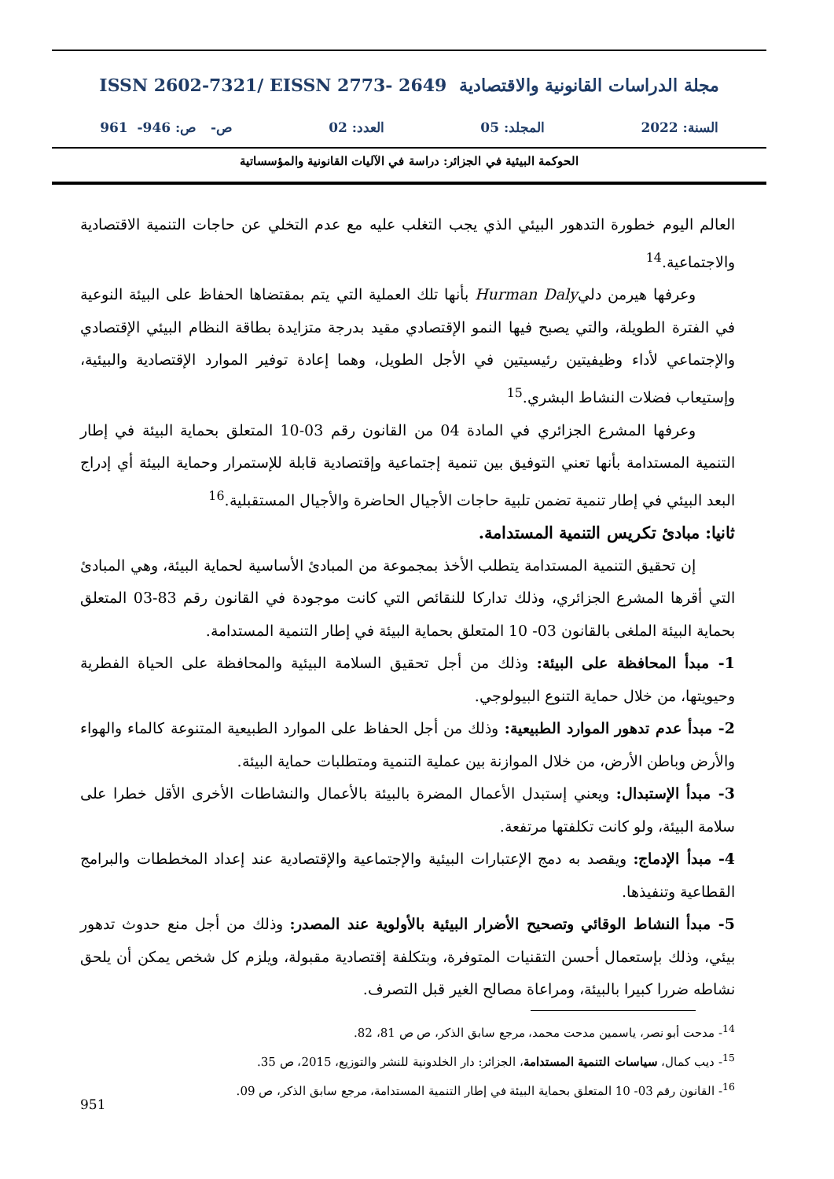مجلة الدراسات القانونية والاقتصادية ISSN 2602-7321/ EISSN 2773- 2649
السنة: 2022 المجلد: 05 العدد: 02 ص- ص: 946- 961
الحوكمة البيئية في الجزائر: دراسة في الآليات القانونية والمؤسساتية
العالم اليوم خطورة التدهور البيئي الذي يجب التغلب عليه مع عدم التخلي عن حاجات التنمية الاقتصادية والاجتماعية.<sup>14</sup>
وعرفها هيرمن دليHurman Daly بأنها تلك العملية التي يتم بمقتضاها الحفاظ على البيئة النوعية في الفترة الطويلة، والتي يصبح فيها النمو الإقتصادي مقيد بدرجة متزايدة بطاقة النظام البيئي الإقتصادي والإجتماعي لأداء وظيفيتين رئيسيتين في الأجل الطويل، وهما إعادة توفير الموارد الإقتصادية والبيئية، وإستيعاب فضلات النشاط البشري.<sup>15</sup>
وعرفها المشرع الجزائري في المادة 04 من القانون رقم 03-10 المتعلق بحماية البيئة في إطار التنمية المستدامة بأنها تعني التوفيق بين تنمية إجتماعية وإقتصادية قابلة للإستمرار وحماية البيئة أي إدراج البعد البيئي في إطار تنمية تضمن تلبية حاجات الأجيال الحاضرة والأجيال المستقبلية.<sup>16</sup>
ثانيا: مبادئ تكريس التنمية المستدامة.
إن تحقيق التنمية المستدامة يتطلب الأخذ بمجموعة من المبادئ الأساسية لحماية البيئة، وهي المبادئ التي أقرها المشرع الجزائري، وذلك تداركا للنقائص التي كانت موجودة في القانون رقم 83-03 المتعلق بحماية البيئة الملغى بالقانون 03- 10 المتعلق بحماية البيئة في إطار التنمية المستدامة.
1- مبدأ المحافظة على البيئة: وذلك من أجل تحقيق السلامة البيئية والمحافظة على الحياة الفطرية وحيويتها، من خلال حماية التنوع البيولوجي.
2- مبدأ عدم تدهور الموارد الطبيعية: وذلك من أجل الحفاظ على الموارد الطبيعية المتنوعة كالماء والهواء والأرض وباطن الأرض، من خلال الموازنة بين عملية التنمية ومتطلبات حماية البيئة.
3- مبدأ الإستبدال: ويعني إستبدل الأعمال المضرة بالبيئة بالأعمال والنشاطات الأخرى الأقل خطرا على سلامة البيئة، ولو كانت تكلفتها مرتفعة.
4- مبدأ الإدماج: ويقصد به دمج الإعتبارات البيئية والإجتماعية والإقتصادية عند إعداد المخططات والبرامج القطاعية وتنفيذها.
5- مبدأ النشاط الوقائي وتصحيح الأضرار البيئية بالأولوية عند المصدر: وذلك من أجل منع حدوث تدهور بيئي، وذلك بإستعمال أحسن التقنيات المتوفرة، وبتكلفة إقتصادية مقبولة، ويلزم كل شخص يمكن أن يلحق نشاطه ضررا كبيرا بالبيئة، ومراعاة مصالح الغير قبل التصرف.
<sup>14</sup>- مدحت أبو نصر، ياسمين مدحت محمد، مرجع سابق الذكر، ص ص 81، 82.
<sup>15</sup>- ديب كمال، سياسات التنمية المستدامة، الجزائر: دار الخلدونية للنشر والتوزيع، 2015، ص 35.
<sup>16</sup>- القانون رقم 03- 10 المتعلق بحماية البيئة في إطار التنمية المستدامة، مرجع سابق الذكر، ص 09.
951